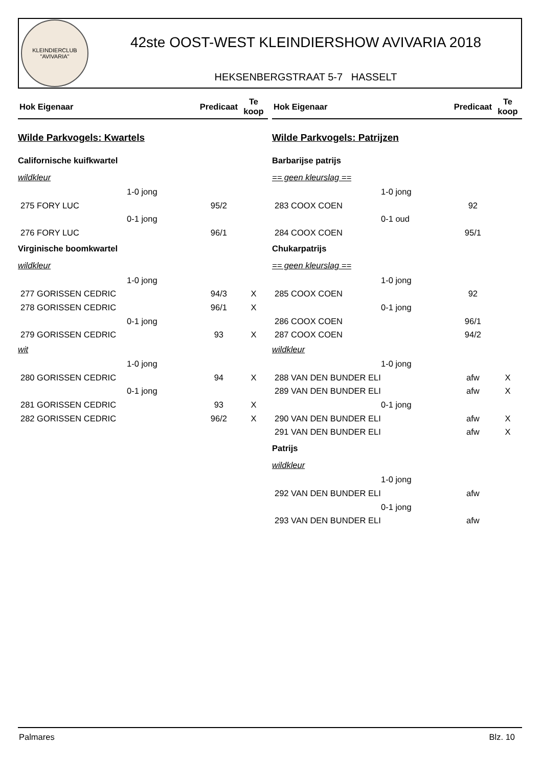KLEINDIERCLUB
"AVIVARIA"
42ste OOST-WEST KLEINDIERSHOW AVIVARIA 2018
HEKSENBERGSTRAAT 5-7 HASSELT
| Hok Eigenaar | Predicaat | Te koop |
| --- | --- | --- |
| Wilde Parkvogels: Kwartels | | |
| Californische kuifkwartel | | |
| wildkleur | | |
| 1-0 jong | | |
| 275 FORY LUC | 95/2 | |
| 0-1 jong | | |
| 276 FORY LUC | 96/1 | |
| Virginische boomkwartel | | |
| wildkleur | | |
| 1-0 jong | | |
| 277 GORISSEN CEDRIC | 94/3 | X |
| 278 GORISSEN CEDRIC | 96/1 | X |
| 0-1 jong | | |
| 279 GORISSEN CEDRIC | 93 | X |
| wit | | |
| 1-0 jong | | |
| 280 GORISSEN CEDRIC | 94 | X |
| 0-1 jong | | |
| 281 GORISSEN CEDRIC | 93 | X |
| 282 GORISSEN CEDRIC | 96/2 | X |
| Hok Eigenaar | Predicaat | Te koop |
| --- | --- | --- |
| Wilde Parkvogels: Patrijzen | | |
| Barbarijse patrijs | | |
| == geen kleurslag == | | |
| 1-0 jong | | |
| 283 COOX COEN | 92 | |
| 0-1 oud | | |
| 284 COOX COEN | 95/1 | |
| Chukarpatrijs | | |
| == geen kleurslag == | | |
| 1-0 jong | | |
| 285 COOX COEN | 92 | |
| 0-1 jong | | |
| 286 COOX COEN | 96/1 | |
| 287 COOX COEN | 94/2 | |
| wildkleur | | |
| 1-0 jong | | |
| 288 VAN DEN BUNDER ELI | afw | X |
| 289 VAN DEN BUNDER ELI | afw | X |
| 0-1 jong | | |
| 290 VAN DEN BUNDER ELI | afw | X |
| 291 VAN DEN BUNDER ELI | afw | X |
| Patrijs | | |
| wildkleur | | |
| 1-0 jong | | |
| 292 VAN DEN BUNDER ELI | afw | |
| 0-1 jong | | |
| 293 VAN DEN BUNDER ELI | afw | |
Palmares Blz. 10